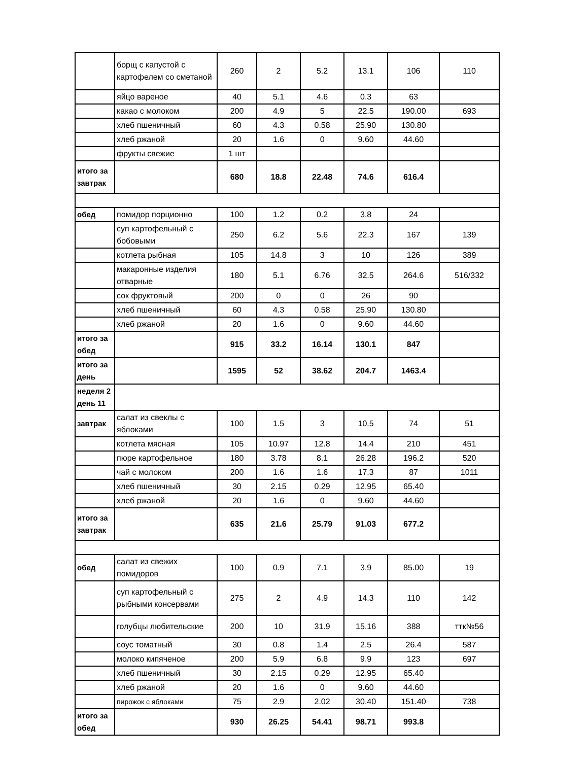| | борщ с капустой с картофелем со сметаной | 260 | 2 | 5.2 | 13.1 | 106 | 110 |
| | яйцо вареное | 40 | 5.1 | 4.6 | 0.3 | 63 | |
| | какао с молоком | 200 | 4.9 | 5 | 22.5 | 190.00 | 693 |
| | хлеб пшеничный | 60 | 4.3 | 0.58 | 25.90 | 130.80 | |
| | хлеб ржаной | 20 | 1.6 | 0 | 9.60 | 44.60 | |
| | фрукты свежие | 1 шт | | | | | |
| итого за завтрак | | 680 | 18.8 | 22.48 | 74.6 | 616.4 | |
| обед | помидор порционно | 100 | 1.2 | 0.2 | 3.8 | 24 | |
| | суп картофельный с бобовыми | 250 | 6.2 | 5.6 | 22.3 | 167 | 139 |
| | котлета рыбная | 105 | 14.8 | 3 | 10 | 126 | 389 |
| | макаронные изделия отварные | 180 | 5.1 | 6.76 | 32.5 | 264.6 | 516/332 |
| | сок фруктовый | 200 | 0 | 0 | 26 | 90 | |
| | хлеб пшеничный | 60 | 4.3 | 0.58 | 25.90 | 130.80 | |
| | хлеб ржаной | 20 | 1.6 | 0 | 9.60 | 44.60 | |
| итого за обед | | 915 | 33.2 | 16.14 | 130.1 | 847 | |
| итого за день | | 1595 | 52 | 38.62 | 204.7 | 1463.4 | |
| неделя 2 день 11 | | | | | | | |
| завтрак | салат из свеклы с яблоками | 100 | 1.5 | 3 | 10.5 | 74 | 51 |
| | котлета мясная | 105 | 10.97 | 12.8 | 14.4 | 210 | 451 |
| | пюре картофельное | 180 | 3.78 | 8.1 | 26.28 | 196.2 | 520 |
| | чай с молоком | 200 | 1.6 | 1.6 | 17.3 | 87 | 1011 |
| | хлеб пшеничный | 30 | 2.15 | 0.29 | 12.95 | 65.40 | |
| | хлеб ржаной | 20 | 1.6 | 0 | 9.60 | 44.60 | |
| итого за завтрак | | 635 | 21.6 | 25.79 | 91.03 | 677.2 | |
| обед | салат из свежих помидоров | 100 | 0.9 | 7.1 | 3.9 | 85.00 | 19 |
| | суп картофельный с рыбными консервами | 275 | 2 | 4.9 | 14.3 | 110 | 142 |
| | голубцы любительские | 200 | 10 | 31.9 | 15.16 | 388 | ттк№56 |
| | соус томатный | 30 | 0.8 | 1.4 | 2.5 | 26.4 | 587 |
| | молоко кипяченое | 200 | 5.9 | 6.8 | 9.9 | 123 | 697 |
| | хлеб пшеничный | 30 | 2.15 | 0.29 | 12.95 | 65.40 | |
| | хлеб ржаной | 20 | 1.6 | 0 | 9.60 | 44.60 | |
| | пирожок с яблоками | 75 | 2.9 | 2.02 | 30.40 | 151.40 | 738 |
| итого за обед | | 930 | 26.25 | 54.41 | 98.71 | 993.8 | |